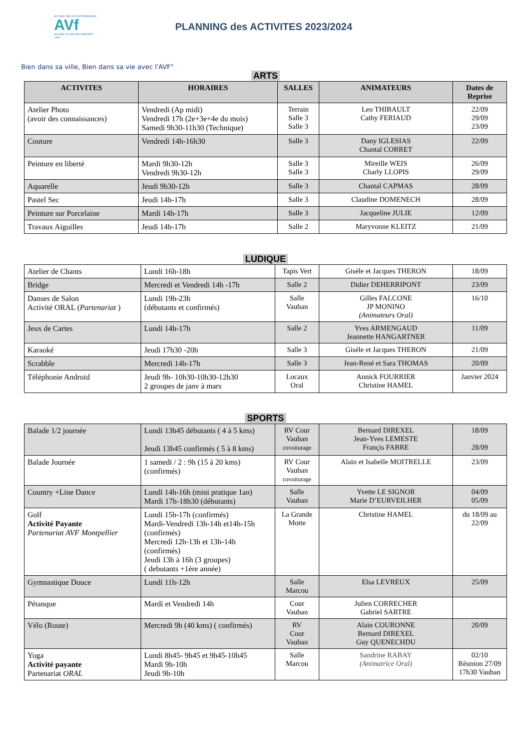ACCUEIL DES VILLES FRANÇAISES
AVf
ACCUEIL DU NOUVEL ARRIVANT
Lunel
PLANNING des ACTIVITES 2023/2024
Bien dans sa ville, Bien dans sa vie avec l'AVF"
ARTS
| ACTIVITES | HORAIRES | SALLES | ANIMATEURS | Dates de Reprise |
| --- | --- | --- | --- | --- |
| Atelier Photo (avoir des connaissances) | Vendredi (Ap midi) Vendredi 17h (2e+3e+4e du mois) Samedi 9h30-11h30 (Technique) | Terrain Salle 3 Salle 3 | Leo THIBAULT Cathy FERIAUD | 22/09 29/09 23/09 |
| Couture | Vendredi 14h-16h30 | Salle 3 | Dany IGLESIAS Chantal CORRET | 22/09 |
| Peinture en liberté | Mardi 9h30-12h Vendredi 9h30-12h | Salle 3 Salle 3 | Mireille WEIS Charly LLOPIS | 26/09 29/09 |
| Aquarelle | Jeudi 9h30-12h | Salle 3 | Chantal CAPMAS | 28/09 |
| Pastel Sec | Jeudi 14h-17h | Salle 3 | Claudine DOMENECH | 28/09 |
| Peinture sur Porcelaine | Mardi 14h-17h | Salle 3 | Jacqueline JULIE | 12/09 |
| Travaux Aiguilles | Jeudi 14h-17h | Salle 2 | Maryvonne KLEITZ | 21/09 |
LUDIQUE
| Atelier de Chants | Lundi 16h-18h | Tapis Vert | Gisèle et Jacques THERON | 18/09 |
| Bridge | Mercredi et Vendredi 14h -17h | Salle 2 | Didier DEHERRIPONT | 23/09 |
| Danses de Salon Activité ORAL ( Partenariat ) | Lundi 19h-23h (débutants et confirmés) | Salle Vauban | Gilles FALCONE JP MONINO (Animateurs Oral) | 16/10 |
| Jeux de Cartes | Lundi 14h-17h | Salle 2 | Yves ARMENGAUD Jeannette HANGARTNER | 11/09 |
| Karaoké | Jeudi 17h30 -20h | Salle 3 | Gisèle et Jacques THERON | 21/09 |
| Scrabble | Mercredi 14h-17h | Salle 3 | Jean-René et Sara THOMAS | 20/09 |
| Téléphonie Android | Jeudi 9h- 10h30-10h30-12h30 2 groupes de janv à mars | Locaux Oral | Annick FOURRIER Christine HAMEL | Janvier 2024 |
SPORTS
| Balade 1/2 journée | Lundi 13h45 débutants ( 4 à 5 kms) Jeudi 13h45 confirmés ( 5 à 8 kms) | RV Cour Vauban covoiturage | Bernard DIREXEL Jean-Yves LEMESTE Françis FABRE | 18/09 28/09 |
| Balade Journée | 1 samedi / 2 : 9h (15 à 20 kms) (confirmés) | RV Cour Vauban covoiturage | Alain et Isabelle MOITRELLE | 23/09 |
| Country +Line Dance | Lundi 14h-16h (mini pratique 1an) Mardi 17h-18h30 (débutants) | Salle Vauban | Yvette LE SIGNOR Marie D’EURVEILHER | 04/09 05/09 |
| Golf Activité Payante Partenariat AVF Montpellier | Lundi 15h-17h (confirmés) Mardi-Vendredi 13h-14h et14h-15h (confirmés) Mercredi 12h-13h et 13h-14h (confirmés) Jeudi 13h à 16h (3 groupes) ( debutants +1ère année) | La Grande Motte | Christine HAMEL | du 18/09 au 22/09 |
| Gymnastique Douce | Lundi 11h-12h | Salle Marcou | Elsa LEVREUX | 25/09 |
| Pétanque | Mardi et Vendredi 14h | Cour Vauban | Julien CORRECHER Gabriel SARTRE | |
| Vélo (Route) | Mercredi 9h (40 kms) ( confirmés) | RV Cour Vauban | Alain COURONNE Bernard DIREXEL Guy QUENECHDU | 20/09 |
| Yoga Activité payante Partenariat ORAL | Lundi 8h45- 9h45 et 9h45-10h45 Mardi 9h-10h Jeudi 9h-10h | Salle Marcou | Sandrine RABAY (Animatrice Oral) | 02/10 Réunion 27/09 17h30 Vauban |